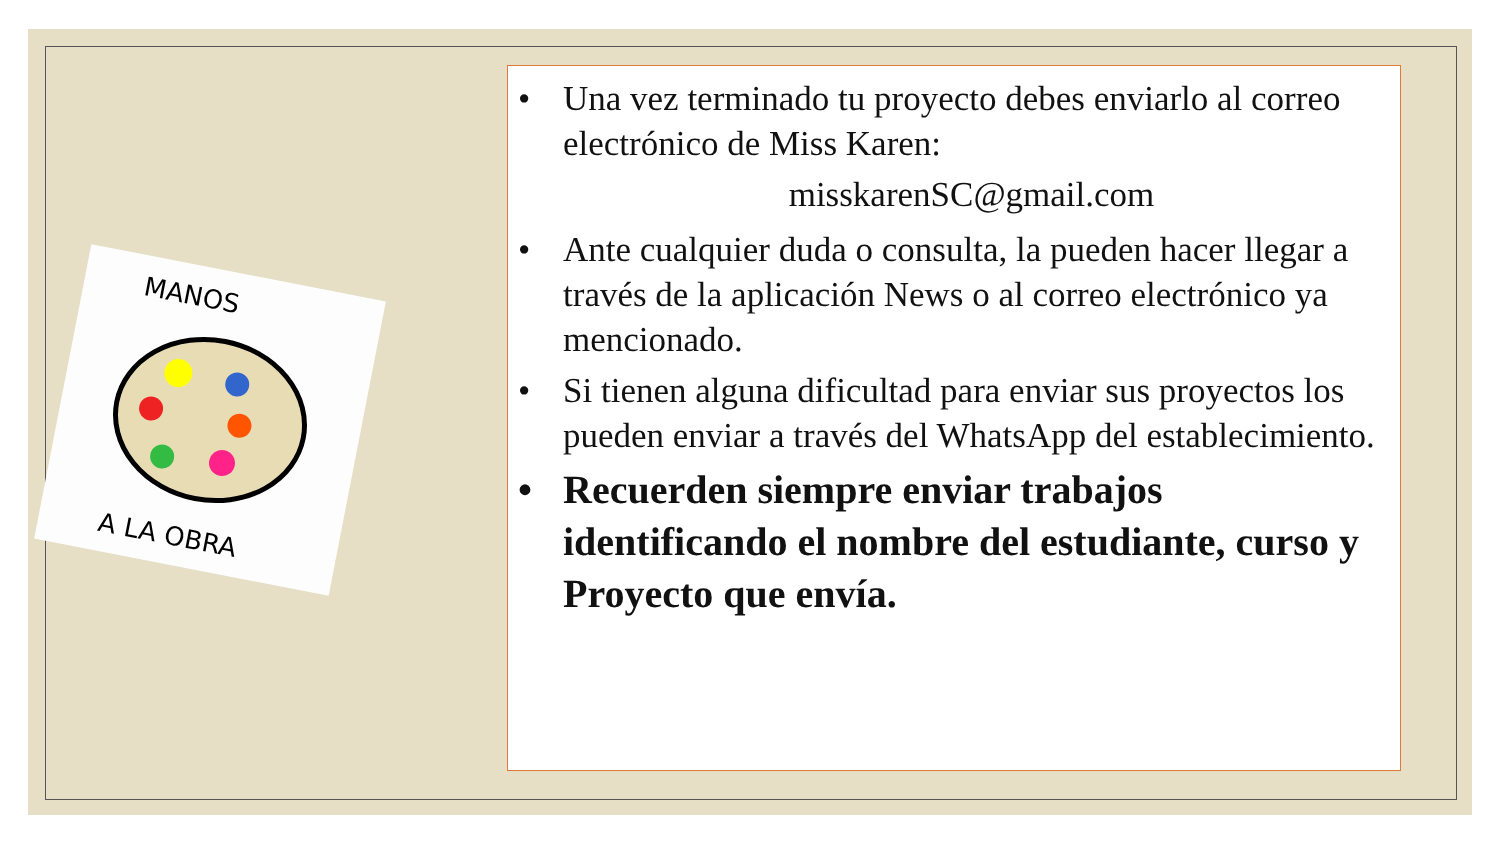MANOS
A LA OBRA
• Una vez terminado tu proyecto debes enviarlo al correo electrónico de Miss Karen:
misskarenSC@gmail.com
• Ante cualquier duda o consulta, la pueden hacer llegar a través de la aplicación News o al correo electrónico ya mencionado.
• Si tienen alguna dificultad para enviar sus proyectos los pueden enviar a través del WhatsApp del establecimiento.
• Recuerden siempre enviar trabajos identificando el nombre del estudiante, curso y Proyecto que envía.